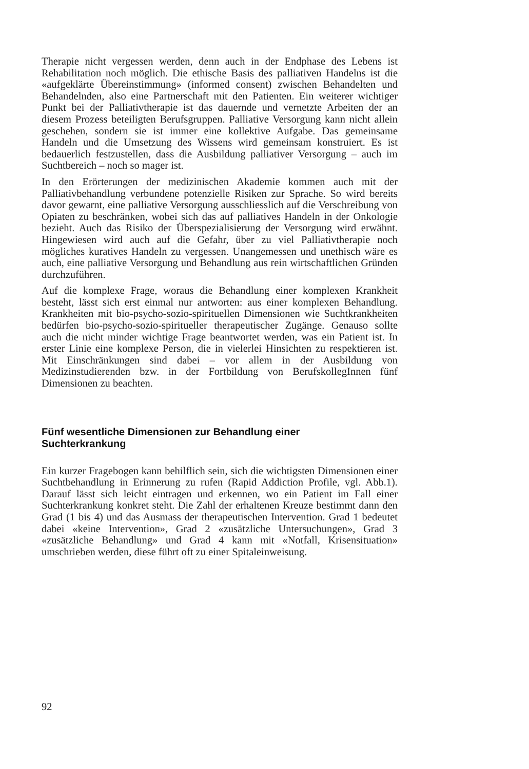Therapie nicht vergessen werden, denn auch in der Endphase des Lebens ist Rehabilitation noch möglich. Die ethische Basis des palliativen Handelns ist die «aufgeklärte Übereinstimmung» (informed consent) zwischen Behandelten und Behandelnden, also eine Partnerschaft mit den Patienten. Ein weiterer wichtiger Punkt bei der Palliativtherapie ist das dauernde und vernetzte Arbeiten der an diesem Prozess beteiligten Berufsgruppen. Palliative Versorgung kann nicht allein geschehen, sondern sie ist immer eine kollektive Aufgabe. Das gemeinsame Handeln und die Umsetzung des Wissens wird gemeinsam konstruiert. Es ist bedauerlich festzustellen, dass die Ausbildung palliativer Versorgung – auch im Suchtbereich – noch so mager ist.
In den Erörterungen der medizinischen Akademie kommen auch mit der Palliativbehandlung verbundene potenzielle Risiken zur Sprache. So wird bereits davor gewarnt, eine palliative Versorgung ausschliesslich auf die Verschreibung von Opiaten zu beschränken, wobei sich das auf palliatives Handeln in der Onkologie bezieht. Auch das Risiko der Überspezialisierung der Versorgung wird erwähnt. Hingewiesen wird auch auf die Gefahr, über zu viel Palliativtherapie noch mögliches kuratives Handeln zu vergessen. Unangemessen und unethisch wäre es auch, eine palliative Versorgung und Behandlung aus rein wirtschaftlichen Gründen durchzuführen.
Auf die komplexe Frage, woraus die Behandlung einer komplexen Krankheit besteht, lässt sich erst einmal nur antworten: aus einer komplexen Behandlung. Krankheiten mit bio-psycho-sozio-spirituellen Dimensionen wie Suchtkrankheiten bedürfen bio-psycho-sozio-spiritueller therapeutischer Zugänge. Genauso sollte auch die nicht minder wichtige Frage beantwortet werden, was ein Patient ist. In erster Linie eine komplexe Person, die in vielerlei Hinsichten zu respektieren ist. Mit Einschränkungen sind dabei – vor allem in der Ausbildung von Medizinstudierenden bzw. in der Fortbildung von BerufskollegInnen fünf Dimensionen zu beachten.
Fünf wesentliche Dimensionen zur Behandlung einer
Suchterkrankung
Ein kurzer Fragebogen kann behilflich sein, sich die wichtigsten Dimensionen einer Suchtbehandlung in Erinnerung zu rufen (Rapid Addiction Profile, vgl. Abb.1). Darauf lässt sich leicht eintragen und erkennen, wo ein Patient im Fall einer Suchterkrankung konkret steht. Die Zahl der erhaltenen Kreuze bestimmt dann den Grad (1 bis 4) und das Ausmass der therapeutischen Intervention. Grad 1 bedeutet dabei «keine Intervention», Grad 2 «zusätzliche Untersuchungen», Grad 3 «zusätzliche Behandlung» und Grad 4 kann mit «Notfall, Krisensituation» umschrieben werden, diese führt oft zu einer Spitaleinweisung.
92